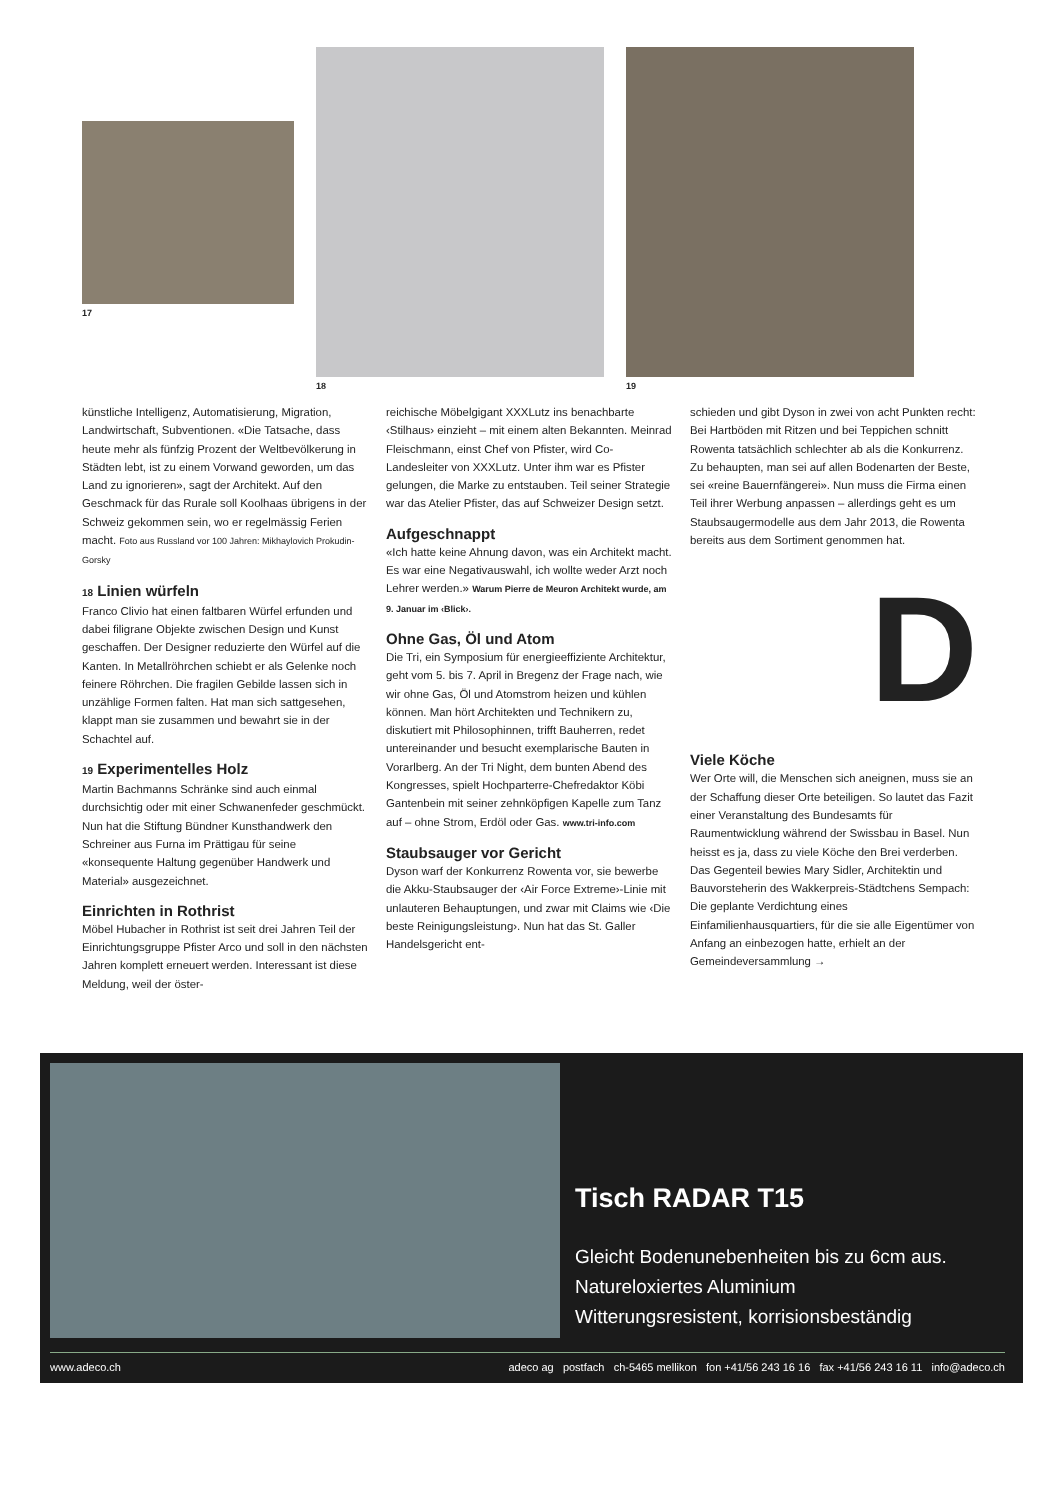17
18 19
künstliche Intelligenz, Automatisierung, Migration, Landwirtschaft, Subventionen. «Die Tatsache, dass heute mehr als fünfzig Prozent der Weltbevölkerung in Städten lebt, ist zu einem Vorwand geworden, um das Land zu ignorieren», sagt der Architekt. Auf den Geschmack für das Rurale soll Koolhaas übrigens in der Schweiz gekommen sein, wo er regelmässig Ferien macht. Foto aus Russland vor 100 Jahren: Mikhaylovich Prokudin-Gorsky
18 Linien würfeln
Franco Clivio hat einen faltbaren Würfel erfunden und dabei filigrane Objekte zwischen Design und Kunst geschaffen. Der Designer reduzierte den Würfel auf die Kanten. In Metallröhrchen schiebt er als Gelenke noch feinere Röhrchen. Die fragilen Gebilde lassen sich in unzählige Formen falten. Hat man sich sattgesehen, klappt man sie zusammen und bewahrt sie in der Schachtel auf.
19 Experimentelles Holz
Martin Bachmanns Schränke sind auch einmal durchsichtig oder mit einer Schwanenfeder geschmückt. Nun hat die Stiftung Bündner Kunsthandwerk den Schreiner aus Furna im Prättigau für seine «konsequente Haltung gegenüber Handwerk und Material» ausgezeichnet.
Einrichten in Rothrist
Möbel Hubacher in Rothrist ist seit drei Jahren Teil der Einrichtungsgruppe Pfister Arco und soll in den nächsten Jahren komplett erneuert werden. Interessant ist diese Meldung, weil der öster-
reichische Möbelgigant XXXLutz ins benachbarte ‹Stilhaus› einzieht – mit einem alten Bekannten. Meinrad Fleischmann, einst Chef von Pfister, wird Co-Landesleiter von XXXLutz. Unter ihm war es Pfister gelungen, die Marke zu entstauben. Teil seiner Strategie war das Atelier Pfister, das auf Schweizer Design setzt.
Aufgeschnappt
«Ich hatte keine Ahnung davon, was ein Architekt macht. Es war eine Negativauswahl, ich wollte weder Arzt noch Lehrer werden.» Warum Pierre de Meuron Architekt wurde, am 9. Januar im ‹Blick›.
Ohne Gas, Öl und Atom
Die Tri, ein Symposium für energieeffiziente Architektur, geht vom 5. bis 7. April in Bregenz der Frage nach, wie wir ohne Gas, Öl und Atomstrom heizen und kühlen können. Man hört Architekten und Technikern zu, diskutiert mit Philosophinnen, trifft Bauherren, redet untereinander und besucht exemplarische Bauten in Vorarlberg. An der Tri Night, dem bunten Abend des Kongresses, spielt Hochparterre-Chefredaktor Köbi Gantenbein mit seiner zehnköpfigen Kapelle zum Tanz auf – ohne Strom, Erdöl oder Gas. www.tri-info.com
Staubsauger vor Gericht
Dyson warf der Konkurrenz Rowenta vor, sie bewerbe die Akku-Staubsauger der ‹Air Force Extreme›-Linie mit unlauteren Behauptungen, und zwar mit Claims wie ‹Die beste Reinigungsleistung›. Nun hat das St. Galler Handelsgericht ent-
schieden und gibt Dyson in zwei von acht Punkten recht: Bei Hartböden mit Ritzen und bei Teppichen schnitt Rowenta tatsächlich schlechter ab als die Konkurrenz. Zu behaupten, man sei auf allen Bodenarten der Beste, sei «reine Bauernfängerei». Nun muss die Firma einen Teil ihrer Werbung anpassen – allerdings geht es um Staubsaugermodelle aus dem Jahr 2013, die Rowenta bereits aus dem Sortiment genommen hat.
D
Viele Köche
Wer Orte will, die Menschen sich aneignen, muss sie an der Schaffung dieser Orte beteiligen. So lautet das Fazit einer Veranstaltung des Bundesamts für Raumentwicklung während der Swissbau in Basel. Nun heisst es ja, dass zu viele Köche den Brei verderben. Das Gegenteil bewies Mary Sidler, Architektin und Bauvorsteherin des Wakkerpreis-Städtchens Sempach: Die geplante Verdichtung eines Einfamilienhausquartiers, für die sie alle Eigentümer von Anfang an einbezogen hatte, erhielt an der Gemeindeversammlung →
Tisch RADAR T15
Gleicht Bodenunebenheiten bis zu 6cm aus.
Natureloxiertes Aluminium
Witterungsresistent, korrisionsbeständig
www.adeco.ch adeco ag postfach ch-5465 mellikon fon +41/56 243 16 16 fax +41/56 243 16 11 info@adeco.ch